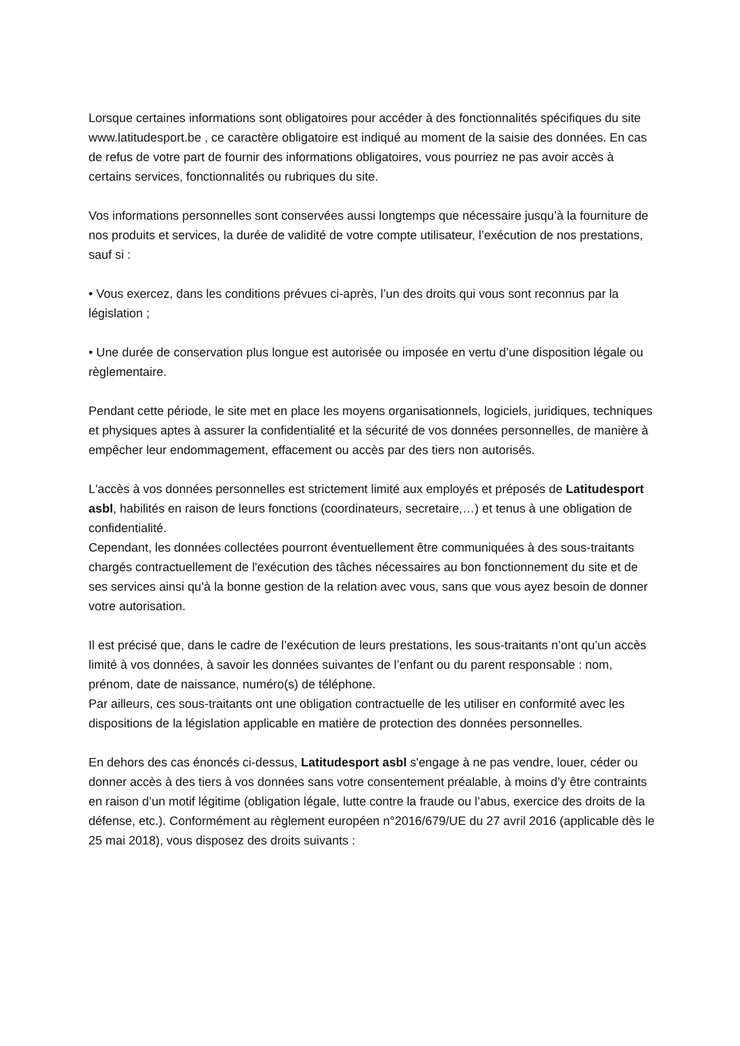Lorsque certaines informations sont obligatoires pour accéder à des fonctionnalités spécifiques du site www.latitudesport.be , ce caractère obligatoire est indiqué au moment de la saisie des données. En cas de refus de votre part de fournir des informations obligatoires, vous pourriez ne pas avoir accès à certains services, fonctionnalités ou rubriques du site.
Vos informations personnelles sont conservées aussi longtemps que nécessaire jusqu’à la fourniture de nos produits et services, la durée de validité de votre compte utilisateur, l’exécution de nos prestations, sauf si :
• Vous exercez, dans les conditions prévues ci-après, l’un des droits qui vous sont reconnus par la législation ;
• Une durée de conservation plus longue est autorisée ou imposée en vertu d’une disposition légale ou règlementaire.
Pendant cette période, le site met en place les moyens organisationnels, logiciels, juridiques, techniques et physiques aptes à assurer la confidentialité et la sécurité de vos données personnelles, de manière à empêcher leur endommagement, effacement ou accès par des tiers non autorisés.
L'accès à vos données personnelles est strictement limité aux employés et préposés de Latitudesport asbl, habilités en raison de leurs fonctions (coordinateurs, secretaire,…) et tenus à une obligation de confidentialité.
Cependant, les données collectées pourront éventuellement être communiquées à des sous-traitants chargés contractuellement de l'exécution des tâches nécessaires au bon fonctionnement du site et de ses services ainsi qu’à la bonne gestion de la relation avec vous, sans que vous ayez besoin de donner votre autorisation.
Il est précisé que, dans le cadre de l’exécution de leurs prestations, les sous-traitants n’ont qu’un accès limité à vos données, à savoir les données suivantes de l’enfant ou du parent responsable : nom, prénom, date de naissance, numéro(s) de téléphone.
Par ailleurs, ces sous-traitants ont une obligation contractuelle de les utiliser en conformité avec les dispositions de la législation applicable en matière de protection des données personnelles.
En dehors des cas énoncés ci-dessus, Latitudesport asbl s'engage à ne pas vendre, louer, céder ou donner accès à des tiers à vos données sans votre consentement préalable, à moins d’y être contraints en raison d’un motif légitime (obligation légale, lutte contre la fraude ou l’abus, exercice des droits de la défense, etc.). Conformément au règlement européen n°2016/679/UE du 27 avril 2016 (applicable dès le 25 mai 2018), vous disposez des droits suivants :